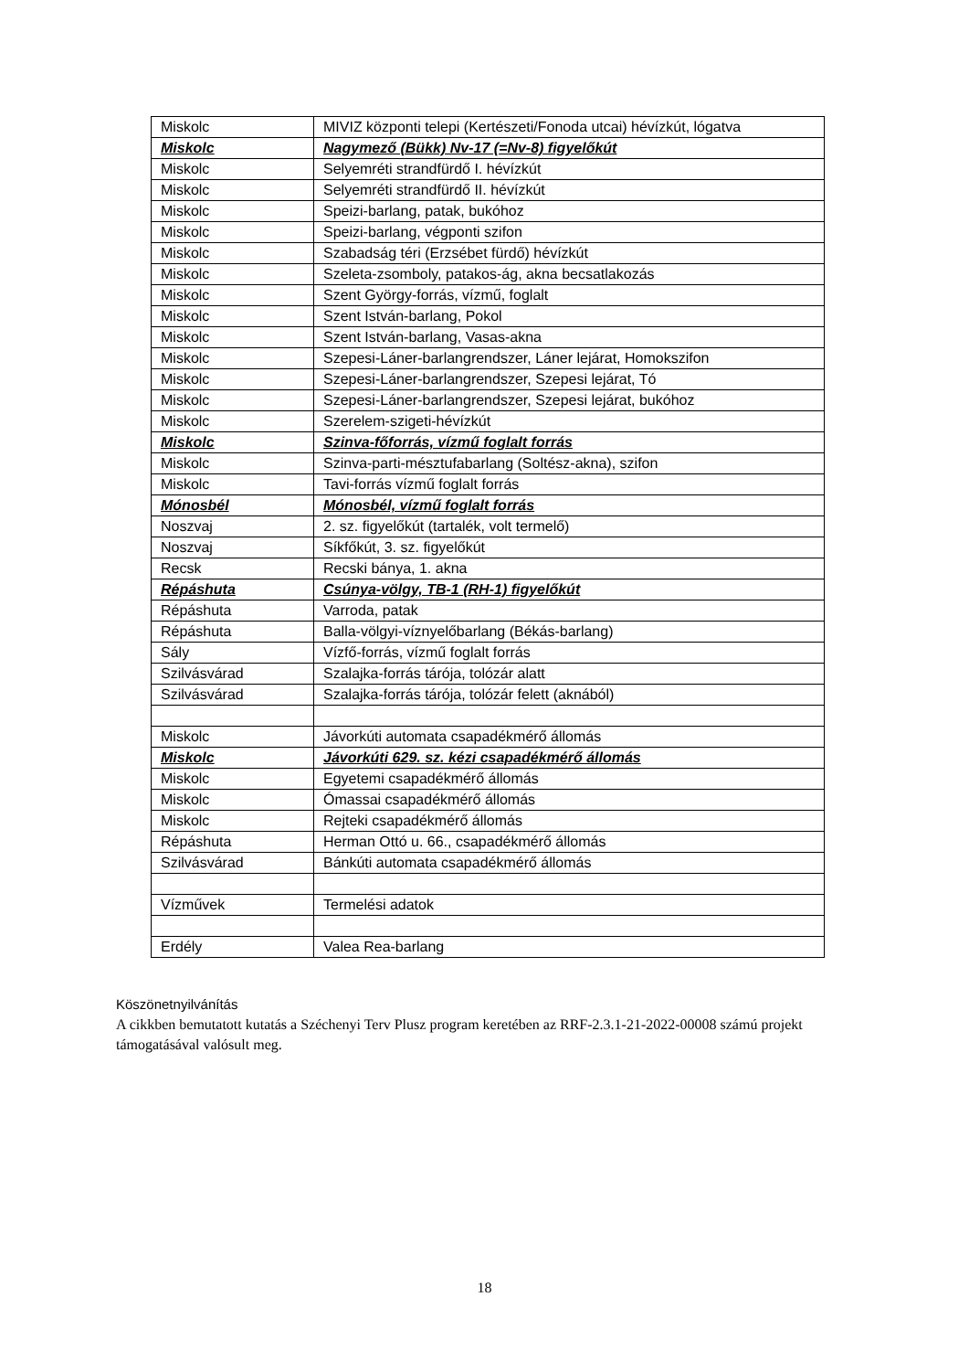| Miskolc | MIVIZ központi telepi (Kertészeti/Fonoda utcai) hévízkút, lógatva |
| Miskolc | Nagymező (Bükk) Nv-17 (=Nv-8) figyelőkút |
| Miskolc | Selyemréti strandfürdő I. hévízkút |
| Miskolc | Selyemréti strandfürdő II. hévízkút |
| Miskolc | Speizi-barlang, patak, bukóhoz |
| Miskolc | Speizi-barlang, végponti szifon |
| Miskolc | Szabadság téri (Erzsébet fürdő) hévízkút |
| Miskolc | Szeleta-zsomboly, patakos-ág, akna becsatlakozás |
| Miskolc | Szent György-forrás, vízmű, foglalt |
| Miskolc | Szent István-barlang, Pokol |
| Miskolc | Szent István-barlang, Vasas-akna |
| Miskolc | Szepesi-Láner-barlangrendszer, Láner lejárat, Homokszifon |
| Miskolc | Szepesi-Láner-barlangrendszer, Szepesi lejárat, Tó |
| Miskolc | Szepesi-Láner-barlangrendszer, Szepesi lejárat, bukóhoz |
| Miskolc | Szerelem-szigeti-hévízkút |
| Miskolc | Szinva-főforrás, vízmű foglalt forrás |
| Miskolc | Szinva-parti-mésztufabarlang (Soltész-akna), szifon |
| Miskolc | Tavi-forrás vízmű foglalt forrás |
| Mónosbél | Mónosbél, vízmű foglalt forrás |
| Noszvaj | 2. sz. figyelőkút (tartalék, volt termelő) |
| Noszvaj | Síkfőkút, 3. sz. figyelőkút |
| Recsk | Recski bánya, 1. akna |
| Répáshuta | Csúnya-völgy, TB-1 (RH-1) figyelőkút |
| Répáshuta | Varroda, patak |
| Répáshuta | Balla-völgyi-víznyelőbarlang (Békás-barlang) |
| Sály | Vízfő-forrás, vízmű foglalt forrás |
| Szilvásvárad | Szalajka-forrás tárója, tolózár alatt |
| Szilvásvárad | Szalajka-forrás tárója, tolózár felett (aknából) |
| Miskolc | Jávorkúti automata csapadékmérő állomás |
| Miskolc | Jávorkúti 629. sz. kézi csapadékmérő állomás |
| Miskolc | Egyetemi csapadékmérő állomás |
| Miskolc | Ómassai csapadékmérő állomás |
| Miskolc | Rejteki csapadékmérő állomás |
| Répáshuta | Herman Ottó u. 66., csapadékmérő állomás |
| Szilvásvárad | Bánkúti automata csapadékmérő állomás |
| Vízművek | Termelési adatok |
| Erdély | Valea Rea-barlang |
Köszönetnyilvánítás
A cikkben bemutatott kutatás a Széchenyi Terv Plusz program keretében az RRF-2.3.1-21-2022-00008 számú projekt támogatásával valósult meg.
18